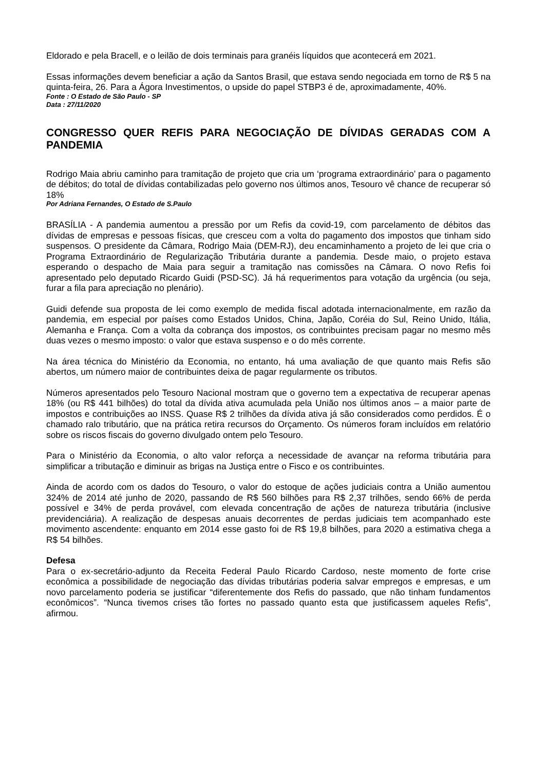Eldorado e pela Bracell, e o leilão de dois terminais para granéis líquidos que acontecerá em 2021.
Essas informações devem beneficiar a ação da Santos Brasil, que estava sendo negociada em torno de R$ 5 na quinta-feira, 26. Para a Ágora Investimentos, o upside do papel STBP3 é de, aproximadamente, 40%.
Fonte : O Estado de São Paulo - SP
Data : 27/11/2020
CONGRESSO QUER REFIS PARA NEGOCIAÇÃO DE DÍVIDAS GERADAS COM A PANDEMIA
Rodrigo Maia abriu caminho para tramitação de projeto que cria um ‘programa extraordinário’ para o pagamento de débitos; do total de dívidas contabilizadas pelo governo nos últimos anos, Tesouro vê chance de recuperar só 18%
Por Adriana Fernandes, O Estado de S.Paulo
BRASÍLIA - A pandemia aumentou a pressão por um Refis da covid-19, com parcelamento de débitos das dívidas de empresas e pessoas físicas, que cresceu com a volta do pagamento dos impostos que tinham sido suspensos. O presidente da Câmara, Rodrigo Maia (DEM-RJ), deu encaminhamento a projeto de lei que cria o Programa Extraordinário de Regularização Tributária durante a pandemia. Desde maio, o projeto estava esperando o despacho de Maia para seguir a tramitação nas comissões na Câmara. O novo Refis foi apresentado pelo deputado Ricardo Guidi (PSD-SC). Já há requerimentos para votação da urgência (ou seja, furar a fila para apreciação no plenário).
Guidi defende sua proposta de lei como exemplo de medida fiscal adotada internacionalmente, em razão da pandemia, em especial por países como Estados Unidos, China, Japão, Coréia do Sul, Reino Unido, Itália, Alemanha e França. Com a volta da cobrança dos impostos, os contribuintes precisam pagar no mesmo mês duas vezes o mesmo imposto: o valor que estava suspenso e o do mês corrente.
Na área técnica do Ministério da Economia, no entanto, há uma avaliação de que quanto mais Refis são abertos, um número maior de contribuintes deixa de pagar regularmente os tributos.
Números apresentados pelo Tesouro Nacional mostram que o governo tem a expectativa de recuperar apenas 18% (ou R$ 441 bilhões) do total da dívida ativa acumulada pela União nos últimos anos – a maior parte de impostos e contribuições ao INSS. Quase R$ 2 trilhões da dívida ativa já são considerados como perdidos. É o chamado ralo tributário, que na prática retira recursos do Orçamento. Os números foram incluídos em relatório sobre os riscos fiscais do governo divulgado ontem pelo Tesouro.
Para o Ministério da Economia, o alto valor reforça a necessidade de avançar na reforma tributária para simplificar a tributação e diminuir as brigas na Justiça entre o Fisco e os contribuintes.
Ainda de acordo com os dados do Tesouro, o valor do estoque de ações judiciais contra a União aumentou 324% de 2014 até junho de 2020, passando de R$ 560 bilhões para R$ 2,37 trilhões, sendo 66% de perda possível e 34% de perda provável, com elevada concentração de ações de natureza tributária (inclusive previdenciária). A realização de despesas anuais decorrentes de perdas judiciais tem acompanhado este movimento ascendente: enquanto em 2014 esse gasto foi de R$ 19,8 bilhões, para 2020 a estimativa chega a R$ 54 bilhões.
Defesa
Para o ex-secretário-adjunto da Receita Federal Paulo Ricardo Cardoso, neste momento de forte crise econômica a possibilidade de negociação das dívidas tributárias poderia salvar empregos e empresas, e um novo parcelamento poderia se justificar “diferentemente dos Refis do passado, que não tinham fundamentos econômicos”. “Nunca tivemos crises tão fortes no passado quanto esta que justificassem aqueles Refis”, afirmou.